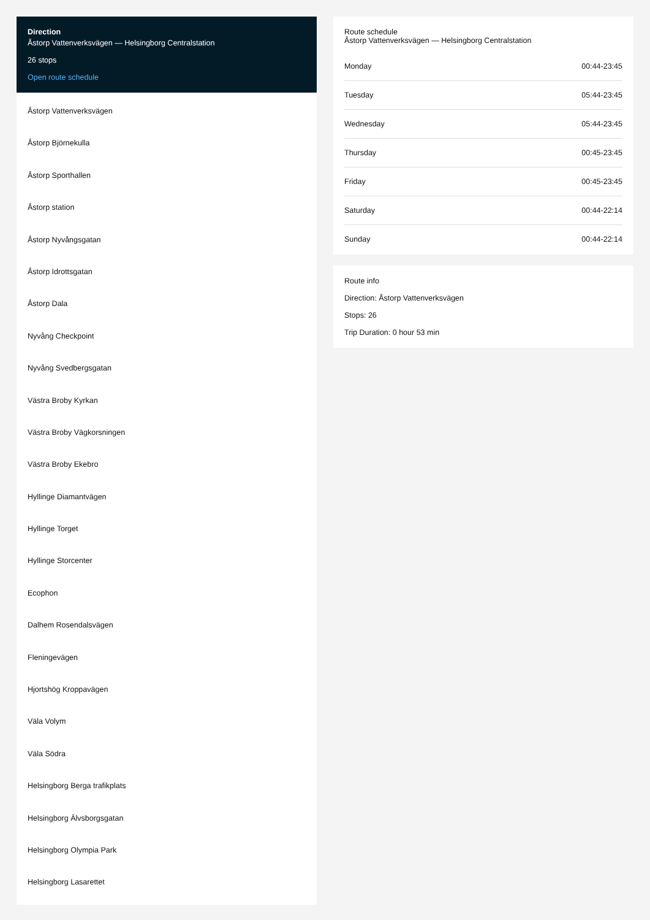Direction
Åstorp Vattenverksvägen — Helsingborg Centralstation
26 stops
Open route schedule
Åstorp Vattenverksvägen
Åstorp Björnekulla
Åstorp Sporthallen
Åstorp station
Åstorp Nyvångsgatan
Åstorp Idrottsgatan
Åstorp Dala
Nyvång Checkpoint
Nyvång Svedbergsgatan
Västra Broby Kyrkan
Västra Broby Vägkorsningen
Västra Broby Ekebro
Hyllinge Diamantvägen
Hyllinge Torget
Hyllinge Storcenter
Ecophon
Dalhem Rosendalsvägen
Fleningevägen
Hjortshög Kroppavägen
Väla Volym
Väla Södra
Helsingborg Berga trafikplats
Helsingborg Älvsborgsgatan
Helsingborg Olympia Park
Helsingborg Lasarettet
Route schedule
Åstorp Vattenverksvägen — Helsingborg Centralstation
| Monday | 00:44-23:45 |
| Tuesday | 05:44-23:45 |
| Wednesday | 05:44-23:45 |
| Thursday | 00:45-23:45 |
| Friday | 00:45-23:45 |
| Saturday | 00:44-22:14 |
| Sunday | 00:44-22:14 |
Route info
Direction: Åstorp Vattenverksvägen
Stops: 26
Trip Duration: 0 hour 53 min